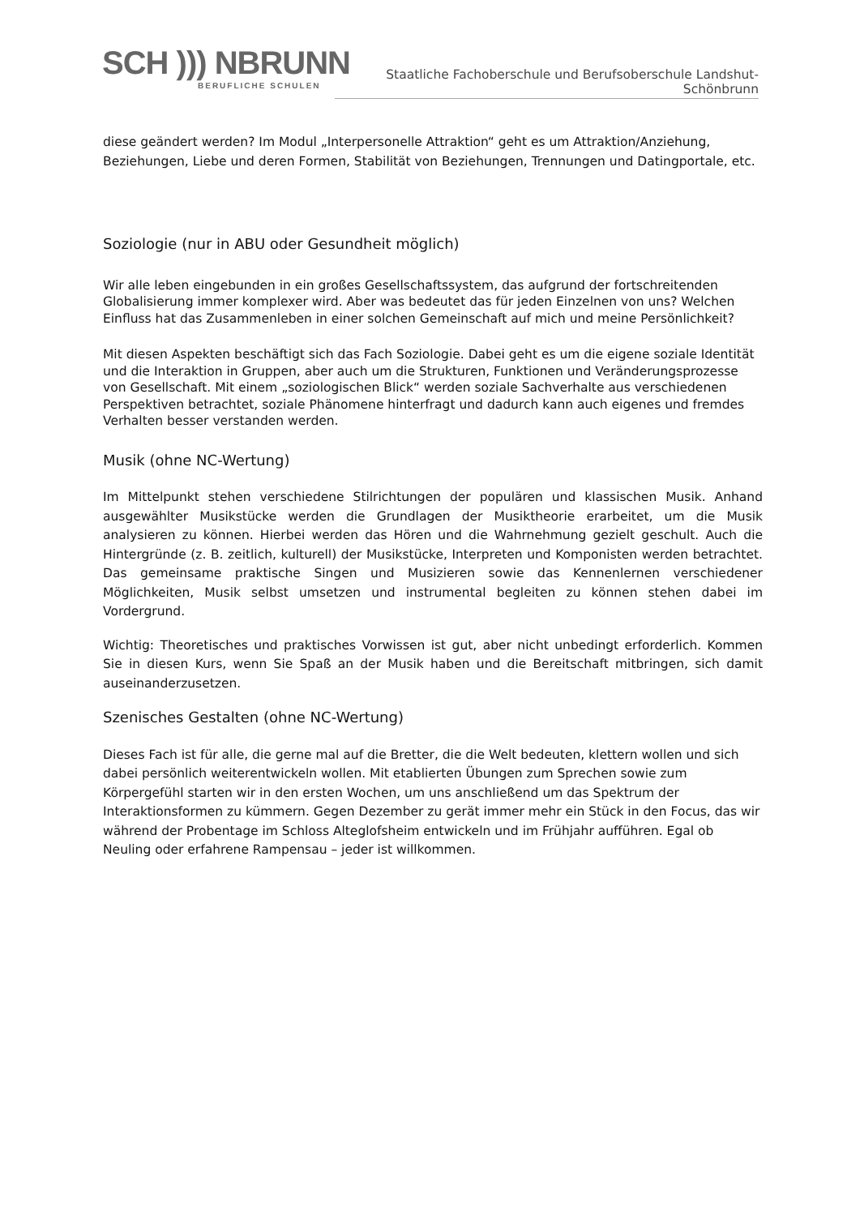SCH ))) NBRUNN
BERUFLICHE SCHULEN
Staatliche Fachoberschule und Berufsoberschule Landshut-Schönbrunn
diese geändert werden? Im Modul „Interpersonelle Attraktion“ geht es um Attraktion/Anziehung, Beziehungen, Liebe und deren Formen, Stabilität von Beziehungen, Trennungen und Datingportale, etc.
Soziologie (nur in ABU oder Gesundheit möglich)
Wir alle leben eingebunden in ein großes Gesellschaftssystem, das aufgrund der fortschreitenden Globalisierung immer komplexer wird. Aber was bedeutet das für jeden Einzelnen von uns? Welchen Einfluss hat das Zusammenleben in einer solchen Gemeinschaft auf mich und meine Persönlichkeit?
Mit diesen Aspekten beschäftigt sich das Fach Soziologie. Dabei geht es um die eigene soziale Identität und die Interaktion in Gruppen, aber auch um die Strukturen, Funktionen und Veränderungsprozesse von Gesellschaft. Mit einem „soziologischen Blick“ werden soziale Sachverhalte aus verschiedenen Perspektiven betrachtet, soziale Phänomene hinterfragt und dadurch kann auch eigenes und fremdes Verhalten besser verstanden werden.
Musik (ohne NC-Wertung)
Im Mittelpunkt stehen verschiedene Stilrichtungen der populären und klassischen Musik. Anhand ausgewählter Musikstücke werden die Grundlagen der Musiktheorie erarbeitet, um die Musik analysieren zu können. Hierbei werden das Hören und die Wahrnehmung gezielt geschult. Auch die Hintergründe (z. B. zeitlich, kulturell) der Musikstücke, Interpreten und Komponisten werden betrachtet. Das gemeinsame praktische Singen und Musizieren sowie das Kennenlernen verschiedener Möglichkeiten, Musik selbst umsetzen und instrumental begleiten zu können stehen dabei im Vordergrund.
Wichtig: Theoretisches und praktisches Vorwissen ist gut, aber nicht unbedingt erforderlich. Kommen Sie in diesen Kurs, wenn Sie Spaß an der Musik haben und die Bereitschaft mitbringen, sich damit auseinanderzusetzen.
Szenisches Gestalten (ohne NC-Wertung)
Dieses Fach ist für alle, die gerne mal auf die Bretter, die die Welt bedeuten, klettern wollen und sich dabei persönlich weiterentwickeln wollen. Mit etablierten Übungen zum Sprechen sowie zum Körpergefühl starten wir in den ersten Wochen, um uns anschließend um das Spektrum der Interaktionsformen zu kümmern. Gegen Dezember zu gerät immer mehr ein Stück in den Focus, das wir während der Probentage im Schloss Alteglofsheim entwickeln und im Frühjahr aufführen. Egal ob Neuling oder erfahrene Rampensau – jeder ist willkommen.